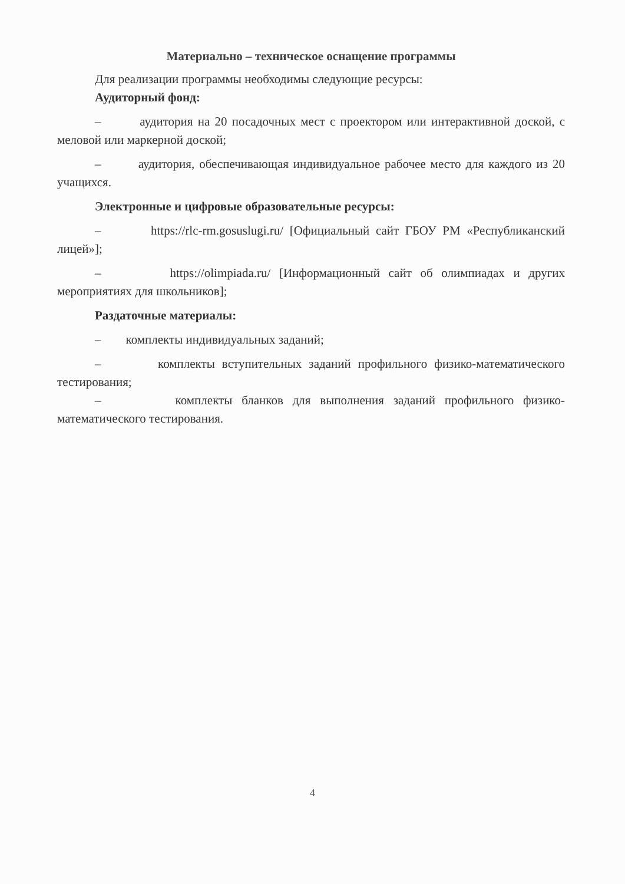Материально – техническое оснащение программы
Для реализации программы необходимы следующие ресурсы:
Аудиторный фонд:
– аудитория на 20 посадочных мест с проектором или интерактивной доской, с меловой или маркерной доской;
– аудитория, обеспечивающая индивидуальное рабочее место для каждого из 20 учащихся.
Электронные и цифровые образовательные ресурсы:
– https://rlc-rm.gosuslugi.ru/ [Официальный сайт ГБОУ РМ «Республиканский лицей»];
– https://olimpiada.ru/ [Информационный сайт об олимпиадах и других мероприятиях для школьников];
Раздаточные материалы:
– комплекты индивидуальных заданий;
– комплекты вступительных заданий профильного физико-математического тестирования;
– комплекты бланков для выполнения заданий профильного физико-математического тестирования.
4